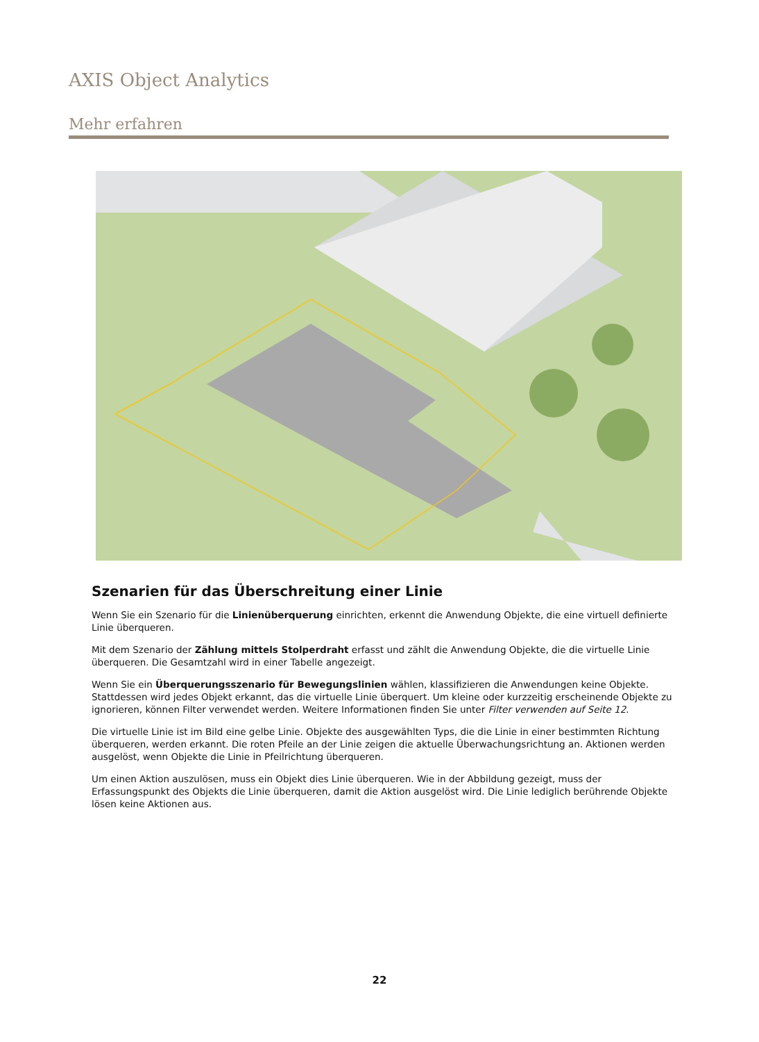AXIS Object Analytics
Mehr erfahren
Szenarien für das Überschreitung einer Linie
Wenn Sie ein Szenario für die Linienüberquerung einrichten, erkennt die Anwendung Objekte, die eine virtuell definierte Linie überqueren.
Mit dem Szenario der Zählung mittels Stolperdraht erfasst und zählt die Anwendung Objekte, die die virtuelle Linie überqueren. Die Gesamtzahl wird in einer Tabelle angezeigt.
Wenn Sie ein Überquerungsszenario für Bewegungslinien wählen, klassifizieren die Anwendungen keine Objekte. Stattdessen wird jedes Objekt erkannt, das die virtuelle Linie überquert. Um kleine oder kurzzeitig erscheinende Objekte zu ignorieren, können Filter verwendet werden. Weitere Informationen finden Sie unter Filter verwenden auf Seite 12.
Die virtuelle Linie ist im Bild eine gelbe Linie. Objekte des ausgewählten Typs, die die Linie in einer bestimmten Richtung überqueren, werden erkannt. Die roten Pfeile an der Linie zeigen die aktuelle Überwachungsrichtung an. Aktionen werden ausgelöst, wenn Objekte die Linie in Pfeilrichtung überqueren.
Um einen Aktion auszulösen, muss ein Objekt dies Linie überqueren. Wie in der Abbildung gezeigt, muss der Erfassungspunkt des Objekts die Linie überqueren, damit die Aktion ausgelöst wird. Die Linie lediglich berührende Objekte lösen keine Aktionen aus.
22